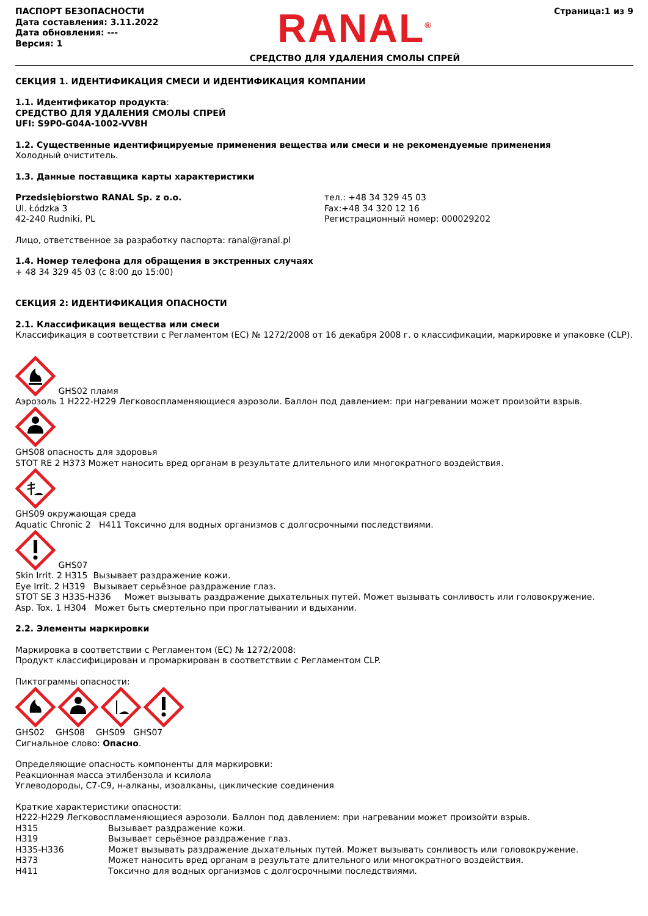ПАСПОРТ БЕЗОПАСНОСТИ
Дата составления: 3.11.2022
Дата обновления: ---
Версия: 1
RANAL<sup>®</sup>
СРЕДСТВО ДЛЯ УДАЛЕНИЯ СМОЛЫ СПРЕЙ
Страница:1 из 9
СЕКЦИЯ 1. ИДЕНТИФИКАЦИЯ СМЕСИ И ИДЕНТИФИКАЦИЯ КОМПАНИИ
1.1. Идентификатор продукта:
СРЕДСТВО ДЛЯ УДАЛЕНИЯ СМОЛЫ СПРЕЙ
UFI: S9P0-G04A-1002-VV8H
1.2. Существенные идентифицируемые применения вещества или смеси и не рекомендуемые применения
Холодный очиститель.
1.3. Данные поставщика карты характеристики
Przedsiębiorstwo RANAL Sp. z o.o.
Ul. Łódzka 3
42-240 Rudniki, PL
тел.: +48 34 329 45 03
Fax:+48 34 320 12 16
Регистрационный номер: 000029202
Лицо, ответственное за разработку паспорта: ranal@ranal.pl
1.4. Номер телефона для обращения в экстренных случаях
+ 48 34 329 45 03 (с 8:00 до 15:00)
СЕКЦИЯ 2: ИДЕНТИФИКАЦИЯ ОПАСНОСТИ
2.1. Классификация вещества или смеси
Классификация в соответствии с Регламентом (ЕС) № 1272/2008 от 16 декабря 2008 г. о классификации, маркировке и упаковке (CLP).
GHS02 пламя
Аэрозоль 1 H222-H229 Легковоспламеняющиеся аэрозоли. Баллон под давлением: при нагревании может произойти взрыв.
GHS08 опасность для здоровья
STOT RE 2 H373 Может наносить вред органам в результате длительного или многократного воздействия.
GHS09 окружающая среда
Aquatic Chronic 2 H411 Токсично для водных организмов с долгосрочными последствиями.
GHS07
Skin Irrit. 2 H315 Вызывает раздражение кожи.
Eye Irrit. 2 H319 Вызывает серьёзное раздражение глаз.
STOT SE 3 H335-H336 Может вызывать раздражение дыхательных путей. Может вызывать сонливость или головокружение.
Asp. Tox. 1 H304 Может быть смертельно при проглатывании и вдыхании.
2.2. Элементы маркировки
Маркировка в соответствии с Регламентом (ЕС) № 1272/2008:
Продукт классифицирован и промаркирован в соответствии с Регламентом CLP.
Пиктограммы опасности:
GHS02 GHS08 GHS09 GHS07
Сигнальное слово: Опасно.
Определяющие опасность компоненты для маркировки:
Реакционная масса этилбензола и ксилола
Углеводороды, C7-C9, н-алканы, изоалканы, циклические соединения
Краткие характеристики опасности:
H222-H229 Легковоспламеняющиеся аэрозоли. Баллон под давлением: при нагревании может произойти взрыв.
H315 Вызывает раздражение кожи.
H319 Вызывает серьёзное раздражение глаз.
H335-H336 Может вызывать раздражение дыхательных путей. Может вызывать сонливость или головокружение.
H373 Может наносить вред органам в результате длительного или многократного воздействия.
H411 Токсично для водных организмов с долгосрочными последствиями.